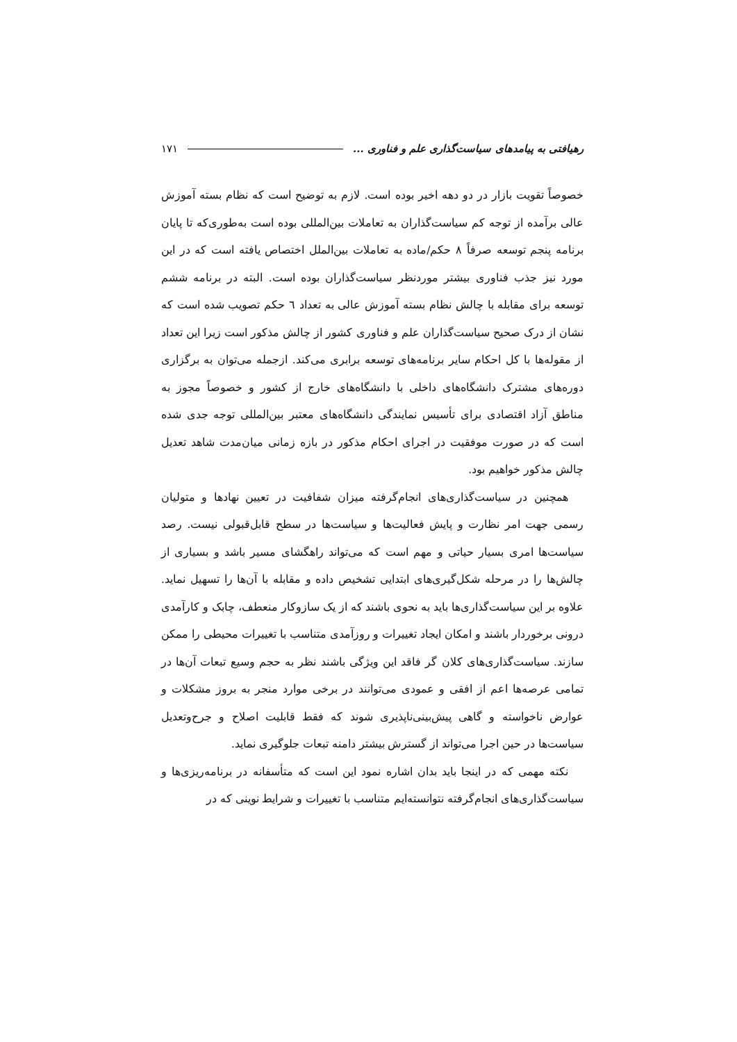رهیافتی به پیامدهای سیاست‌گذاری علم و فناوری ... ۱۷۱
خصوصاً تقویت بازار در دو دهه اخیر بوده است. لازم به توضیح است که نظام بسته آموزش عالی برآمده از توجه کم سیاست‌گذاران به تعاملات بین‌المللی بوده است به‌طوری‌که تا پایان برنامه پنجم توسعه صرفاً ۸ حکم/ماده به تعاملات بین‌الملل اختصاص یافته است که در این مورد نیز جذب فناوری بیشتر موردنظر سیاست‌گذاران بوده است. البته در برنامه ششم توسعه برای مقابله با چالش نظام بسته آموزش عالی به تعداد ٦ حکم تصویب شده است که نشان از درک صحیح سیاست‌گذاران علم و فناوری کشور از چالش مذکور است زیرا این تعداد از مقوله‌ها با کل احکام سایر برنامه‌های توسعه برابری می‌کند. ازجمله می‌توان به برگزاری دوره‌های مشترک دانشگاه‌های داخلی با دانشگاه‌های خارج از کشور و خصوصاً مجوز به مناطق آزاد اقتصادی برای تأسیس نمایندگی دانشگاه‌های معتبر بین‌المللی توجه جدی شده است که در صورت موفقیت در اجرای احکام مذکور در بازه زمانی میان‌مدت شاهد تعدیل چالش مذکور خواهیم بود.
همچنین در سیاست‌گذاری‌های انجام‌گرفته میزان شفافیت در تعیین نهادها و متولیان رسمی جهت امر نظارت و پایش فعالیت‌ها و سیاست‌ها در سطح قابل‌قبولی نیست. رصد سیاست‌ها امری بسیار حیاتی و مهم است که می‌تواند راهگشای مسیر باشد و بسیاری از چالش‌ها را در مرحله شکل‌گیری‌های ابتدایی تشخیص داده و مقابله با آن‌ها را تسهیل نماید. علاوه بر این سیاست‌گذاری‌ها باید به نحوی باشند که از یک سازوکار منعطف، چابک و کارآمدی درونی برخوردار باشند و امکان ایجاد تغییرات و روزآمدی متناسب با تغییرات محیطی را ممکن سازند. سیاست‌گذاری‌های کلان گر فاقد این ویژگی باشند نظر به حجم وسیع تبعات آن‌ها در تمامی عرصه‌ها اعم از افقی و عمودی می‌توانند در برخی موارد منجر به بروز مشکلات و عوارض ناخواسته و گاهی پیش‌بینی‌ناپذیری شوند که فقط قابلیت اصلاح و جرح‌وتعدیل سیاست‌ها در حین اجرا می‌تواند از گسترش بیشتر دامنه تبعات جلوگیری نماید.
نکته مهمی که در اینجا باید بدان اشاره نمود این است که متأسفانه در برنامه‌ریزی‌ها و سیاست‌گذاری‌های انجام‌گرفته نتوانسته‌ایم متناسب با تغییرات و شرایط نوینی که در